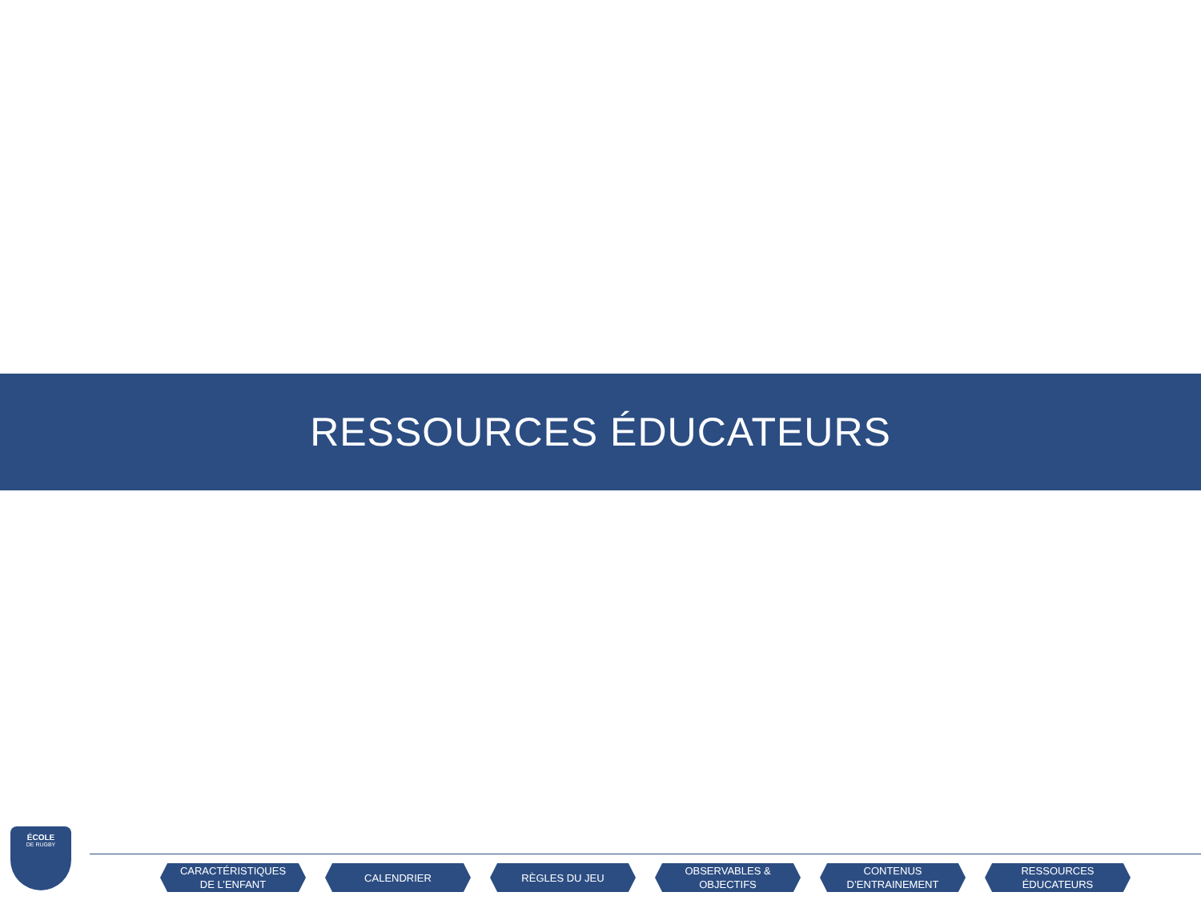RESSOURCES ÉDUCATEURS
ÉCOLE
DE RUGBY
CARACTÉRISTIQUES
DE L’ENFANT
CALENDRIER RÈGLES DU JEU OBSERVABLES &
OBJECTIFS
CONTENUS
D’ENTRAINEMENT
RESSOURCES
ÉDUCATEURS